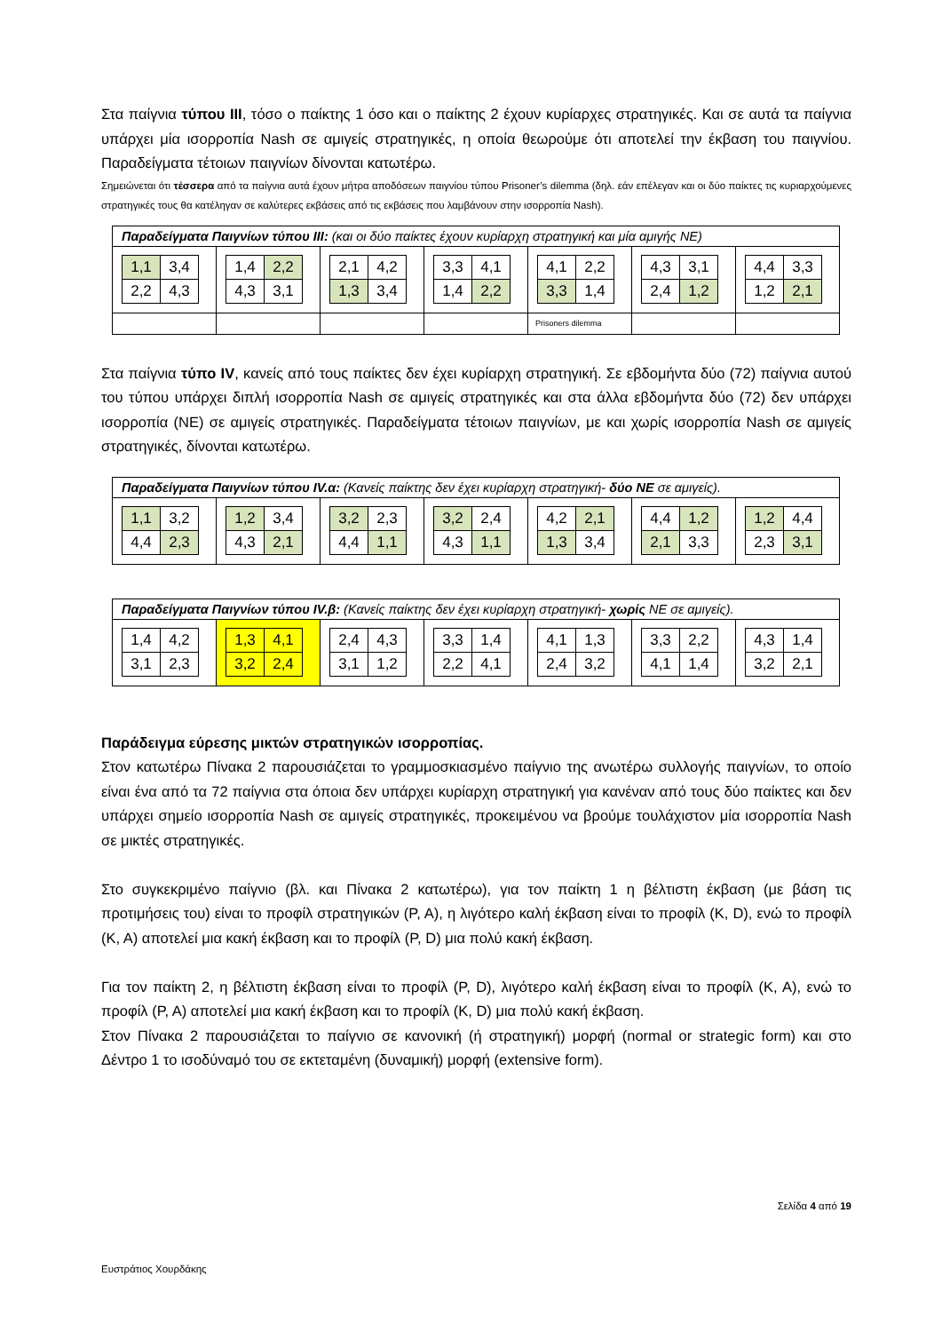Στα παίγνια τύπου ΙΙΙ, τόσο ο παίκτης 1 όσο και ο παίκτης 2 έχουν κυρίαρχες στρατηγικές. Και σε αυτά τα παίγνια υπάρχει μία ισορροπία Nash σε αμιγείς στρατηγικές, η οποία θεωρούμε ότι αποτελεί την έκβαση του παιγνίου. Παραδείγματα τέτοιων παιγνίων δίνονται κατωτέρω.
Σημειώνεται ότι τέσσερα από τα παίγνια αυτά έχουν μήτρα αποδόσεων παιγνίου τύπου Prisoner’s dilemma (δηλ. εάν επέλεγαν και οι δύο παίκτες τις κυριαρχούμενες στρατηγικές τους θα κατέληγαν σε καλύτερες εκβάσεις από τις εκβάσεις που λαμβάνουν στην ισορροπία Nash).
| Παραδείγματα Παιγνίων τύπου ΙΙΙ: (και οι δύο παίκτες έχουν κυρίαρχη στρατηγική και μία αμιγής ΝΕ) | | | | | | |
| / 1,1 / 3,4 / / 2,2 / 4,3 / | / 1,4 / 2,2 / / 4,3 / 3,1 / | / 2,1 / 4,2 / / 1,3 / 3,4 / | / 3,3 / 4,1 / / 1,4 / 2,2 / | / 4,1 / 2,2 / / 3,3 / 1,4 / | / 4,3 / 3,1 / / 2,4 / 1,2 / | / 4,4 / 3,3 / / 1,2 / 2,1 / |
| | | | | Prisoners dilemma | | |
Στα παίγνια τύπο IV, κανείς από τους παίκτες δεν έχει κυρίαρχη στρατηγική. Σε εβδομήντα δύο (72) παίγνια αυτού του τύπου υπάρχει διπλή ισορροπία Nash σε αμιγείς στρατηγικές και στα άλλα εβδομήντα δύο (72) δεν υπάρχει ισορροπία (ΝΕ) σε αμιγείς στρατηγικές. Παραδείγματα τέτοιων παιγνίων, με και χωρίς ισορροπία Nash σε αμιγείς στρατηγικές, δίνονται κατωτέρω.
| Παραδείγματα Παιγνίων τύπου IV.α: (Κανείς παίκτης δεν έχει κυρίαρχη στρατηγική- δύο ΝΕ σε αμιγείς). | | | | | | |
| / 1,1 / 3,2 / / 4,4 / 2,3 / | / 1,2 / 3,4 / / 4,3 / 2,1 / | / 3,2 / 2,3 / / 4,4 / 1,1 / | / 3,2 / 2,4 / / 4,3 / 1,1 / | / 4,2 / 2,1 / / 1,3 / 3,4 / | / 4,4 / 1,2 / / 2,1 / 3,3 / | / 1,2 / 4,4 / / 2,3 / 3,1 / |
| Παραδείγματα Παιγνίων τύπου IV.β: (Κανείς παίκτης δεν έχει κυρίαρχη στρατηγική- χωρίς ΝΕ σε αμιγείς). | | | | | | |
| / 1,4 / 4,2 / / 3,1 / 2,3 / | / 1,3 / 4,1 / / 3,2 / 2,4 / | / 2,4 / 4,3 / / 3,1 / 1,2 / | / 3,3 / 1,4 / / 2,2 / 4,1 / | / 4,1 / 1,3 / / 2,4 / 3,2 / | / 3,3 / 2,2 / / 4,1 / 1,4 / | / 4,3 / 1,4 / / 3,2 / 2,1 / |
Παράδειγμα εύρεσης μικτών στρατηγικών ισορροπίας.
Στον κατωτέρω Πίνακα 2 παρουσιάζεται το γραμμοσκιασμένο παίγνιο της ανωτέρω συλλογής παιγνίων, το οποίο είναι ένα από τα 72 παίγνια στα όποια δεν υπάρχει κυρίαρχη στρατηγική για κανέναν από τους δύο παίκτες και δεν υπάρχει σημείο ισορροπία Nash σε αμιγείς στρατηγικές, προκειμένου να βρούμε τουλάχιστον μία ισορροπία Nash σε μικτές στρατηγικές.
Στο συγκεκριμένο παίγνιο (βλ. και Πίνακα 2 κατωτέρω), για τον παίκτη 1 η βέλτιστη έκβαση (με βάση τις προτιμήσεις του) είναι το προφίλ στρατηγικών (P, A), η λιγότερο καλή έκβαση είναι το προφίλ (K, D), ενώ το προφίλ (K, A) αποτελεί μια κακή έκβαση και το προφίλ (P, D) μια πολύ κακή έκβαση.
Για τον παίκτη 2, η βέλτιστη έκβαση είναι το προφίλ (P, D), λιγότερο καλή έκβαση είναι το προφίλ (K, A), ενώ το προφίλ (P, A) αποτελεί μια κακή έκβαση και το προφίλ (K, D) μια πολύ κακή έκβαση.
Στον Πίνακα 2 παρουσιάζεται το παίγνιο σε κανονική (ή στρατηγική) μορφή (normal or strategic form) και στο Δέντρο 1 το ισοδύναμό του σε εκτεταμένη (δυναμική) μορφή (extensive form).
Σελίδα 4 από 19
Ευστράτιος Χουρδάκης